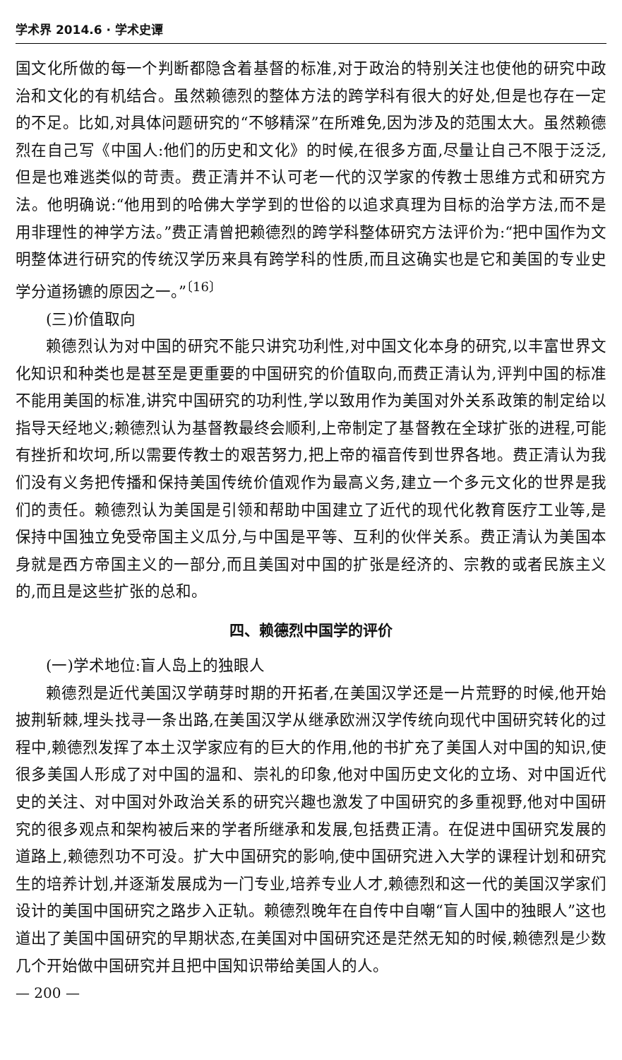学术界 2014.6 · 学术史谭
国文化所做的每一个判断都隐含着基督的标准,对于政治的特别关注也使他的研究中政治和文化的有机结合。虽然赖德烈的整体方法的跨学科有很大的好处,但是也存在一定的不足。比如,对具体问题研究的“不够精深”在所难免,因为涉及的范围太大。虽然赖德烈在自己写《中国人:他们的历史和文化》的时候,在很多方面,尽量让自己不限于泛泛,但是也难逃类似的苛责。费正清并不认可老一代的汉学家的传教士思维方式和研究方法。他明确说:“他用到的哈佛大学学到的世俗的以追求真理为目标的治学方法,而不是用非理性的神学方法。”费正清曾把赖德烈的跨学科整体研究方法评价为:“把中国作为文明整体进行研究的传统汉学历来具有跨学科的性质,而且这确实也是它和美国的专业史学分道扬镳的原因之一。”<sup>〔16〕</sup>
(三)价值取向
赖德烈认为对中国的研究不能只讲究功利性,对中国文化本身的研究,以丰富世界文化知识和种类也是甚至是更重要的中国研究的价值取向,而费正清认为,评判中国的标准不能用美国的标准,讲究中国研究的功利性,学以致用作为美国对外关系政策的制定给以指导天经地义;赖德烈认为基督教最终会顺利,上帝制定了基督教在全球扩张的进程,可能有挫折和坎坷,所以需要传教士的艰苦努力,把上帝的福音传到世界各地。费正清认为我们没有义务把传播和保持美国传统价值观作为最高义务,建立一个多元文化的世界是我们的责任。赖德烈认为美国是引领和帮助中国建立了近代的现代化教育医疗工业等,是保持中国独立免受帝国主义瓜分,与中国是平等、互利的伙伴关系。费正清认为美国本身就是西方帝国主义的一部分,而且美国对中国的扩张是经济的、宗教的或者民族主义的,而且是这些扩张的总和。
四、赖德烈中国学的评价
(一)学术地位:盲人岛上的独眼人
赖德烈是近代美国汉学萌芽时期的开拓者,在美国汉学还是一片荒野的时候,他开始披荆斩棘,埋头找寻一条出路,在美国汉学从继承欧洲汉学传统向现代中国研究转化的过程中,赖德烈发挥了本土汉学家应有的巨大的作用,他的书扩充了美国人对中国的知识,使很多美国人形成了对中国的温和、崇礼的印象,他对中国历史文化的立场、对中国近代史的关注、对中国对外政治关系的研究兴趣也激发了中国研究的多重视野,他对中国研究的很多观点和架构被后来的学者所继承和发展,包括费正清。在促进中国研究发展的道路上,赖德烈功不可没。扩大中国研究的影响,使中国研究进入大学的课程计划和研究生的培养计划,并逐渐发展成为一门专业,培养专业人才,赖德烈和这一代的美国汉学家们设计的美国中国研究之路步入正轨。赖德烈晚年在自传中自嘲“盲人国中的独眼人”这也道出了美国中国研究的早期状态,在美国对中国研究还是茫然无知的时候,赖德烈是少数几个开始做中国研究并且把中国知识带给美国人的人。
— 200 —